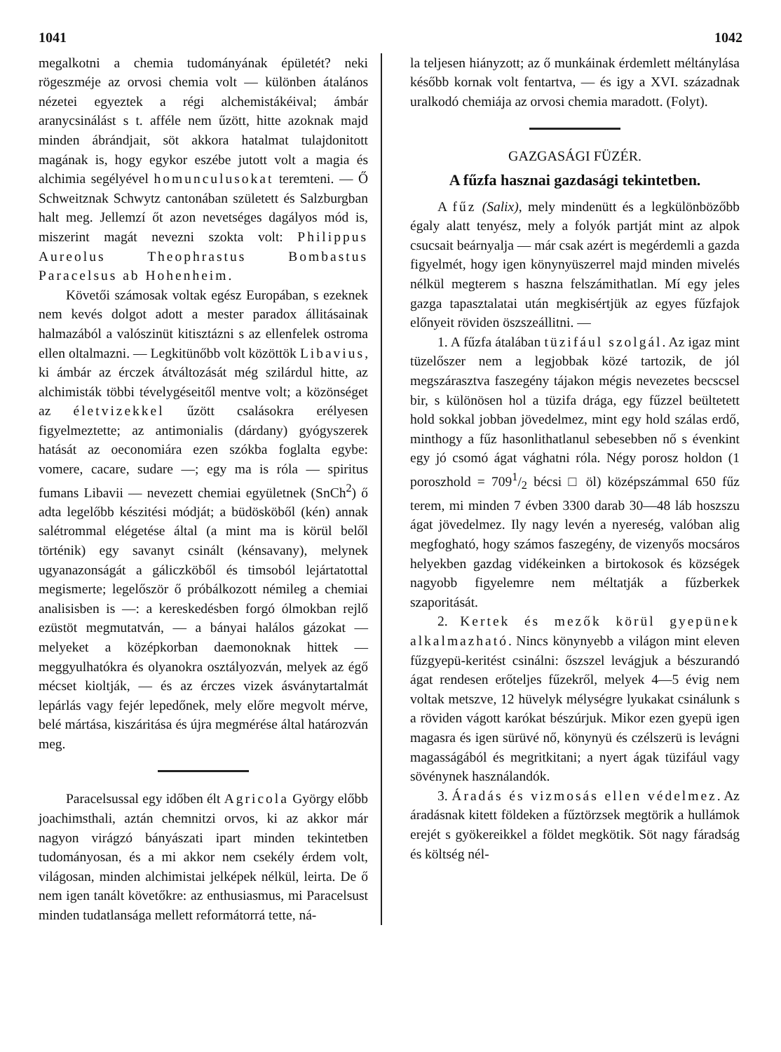1041 1042
megalkotni a chemia tudományának épületét? neki rögeszméje az orvosi chemia volt — különben átalános nézetei egyeztek a régi alchemistákéival; ámbár aranycsinálást s t. afféle nem űzött, hitte azoknak majd minden ábrándjait, söt akkora hatalmat tulajdonitott magának is, hogy egykor eszébe jutott volt a magia és alchimia segélyével homunculusokat teremteni. — Ő Schweitznak Schwytz cantonában született és Salzburgban halt meg. Jellemzí őt azon nevetséges dagályos mód is, miszerint magát nevezni szokta volt: Philippus Aureolus Theophrastus Bombastus Paracelsus ab Hohenheim.
Követői számosak voltak egész Europában, s ezeknek nem kevés dolgot adott a mester paradox állitásainak halmazából a valószinüt kitisztázni s az ellenfelek ostroma ellen oltalmazni. — Legkitünőbb volt közöttök Libavius, ki ámbár az érczek átváltozását még szilárdul hitte, az alchimisták többi tévelygéseitől mentve volt; a közönséget az életvizekkel űzött csalásokra erélyesen figyelmeztette; az antimonialis (dárdany) gyógyszerek hatását az oeconomiára ezen szókba foglalta egybe: vomere, cacare, sudare —; egy ma is róla — spiritus fumans Libavii — nevezett chemiai együletnek (SnCh<sup>2</sup>) ő adta legelőbb készitési módját; a büdösköből (kén) annak salétrommal elégetése által (a mint ma is körül belől történik) egy savanyt csinált (kénsavany), melynek ugyanazonságát a gáliczköből és timsoból lejártatottal megismerte; legelőször ő próbálkozott némileg a chemiai analisisben is —: a kereskedésben forgó ólmokban rejlő ezüstöt megmutatván, — a bányai halálos gázokat — melyeket a középkorban daemonoknak hittek — meggyulhatókra és olyanokra osztályozván, melyek az égő mécset kioltják, — és az érczes vizek ásványtartalmát lepárlás vagy fejér lepedőnek, mely előre megvolt mérve, belé mártása, kiszáritása és újra megmérése által határozván meg.
Paracelsussal egy időben élt Agricola György előbb joachimsthali, aztán chemnitzi orvos, ki az akkor már nagyon virágzó bányászati ipart minden tekintetben tudományosan, és a mi akkor nem csekély érdem volt, világosan, minden alchimistai jelképek nélkül, leirta. De ő nem igen tanált követőkre: az enthusiasmus, mi Paracelsust minden tudatlansága mellett reformátorrá tette, ná-
la teljesen hiányzott; az ő munkáinak érdemlett méltánylása később kornak volt fentartva, — és igy a XVI. századnak uralkodó chemiája az orvosi chemia maradott. (Folyt).
GAZGASÁGI FÜZÉR.
A fűzfa hasznai gazdasági tekintetben.
A fűz (Salix), mely mindenütt és a legkülönbözőbb égaly alatt tenyész, mely a folyók partját mint az alpok csucsait beárnyalja — már csak azért is megérdemli a gazda figyelmét, hogy igen könynyüszerrel majd minden mivelés nélkül megterem s haszna felszámithatlan. Mí egy jeles gazga tapasztalatai után megkisértjük az egyes fűzfajok előnyeit röviden öszszeállitni. —
1. A fűzfa átalában tüzifául szolgál. Az igaz mint tüzelőszer nem a legjobbak közé tartozik, de jól megszárasztva faszegény tájakon mégis nevezetes becscsel bir, s különösen hol a tüzifa drága, egy fűzzel beültetett hold sokkal jobban jövedelmez, mint egy hold szálas erdő, minthogy a fűz hasonlithatlanul sebesebben nő s évenkint egy jó csomó ágat vághatni róla. Négy porosz holdon (1 poroszhold = 7091/2 bécsi □ öl) középszámmal 650 fűz terem, mi minden 7 évben 3300 darab 30—48 láb hoszszu ágat jövedelmez. Ily nagy levén a nyereség, valóban alig megfogható, hogy számos faszegény, de vizenyős mocsáros helyekben gazdag vidékeinken a birtokosok és községek nagyobb figyelemre nem méltatják a fűzberkek szaporitását.
2. Kertek és mezők körül gyepünek alkalmazható. Nincs könynyebb a világon mint eleven fűzgyepü-keritést csinálni: őszszel levágjuk a bészurandó ágat rendesen erőteljes fűzekről, melyek 4—5 évig nem voltak metszve, 12 hüvelyk mélységre lyukakat csinálunk s a röviden vágott karókat bészúrjuk. Mikor ezen gyepü igen magasra és igen sürüvé nő, könynyü és czélszerü is levágni magasságából és megritkitani; a nyert ágak tüzifául vagy sövénynek használandók.
3. Áradás és vizmosás ellen védelmez. Az áradásnak kitett földeken a fűztörzsek megtörik a hullámok erejét s gyökereikkel a földet megkötik. Söt nagy fáradság és költség nél-